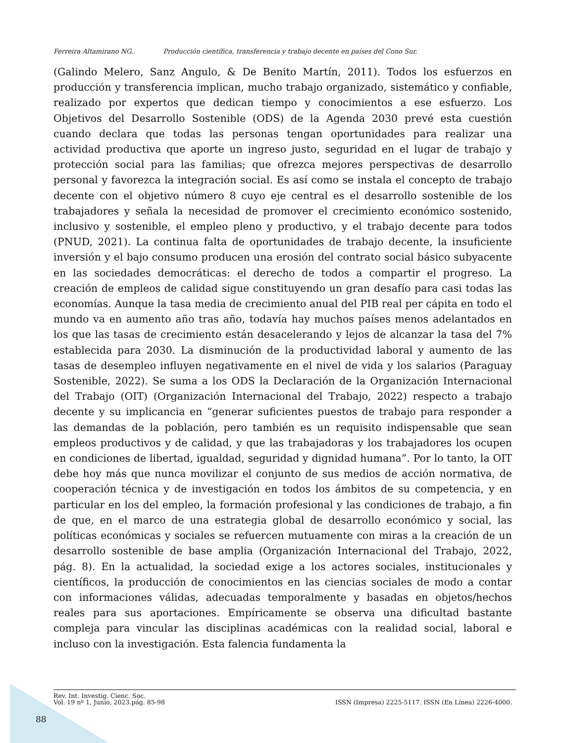Ferreira Altamirano NG.. Producción científica, transferencia y trabajo decente en países del Cono Sur.
(Galindo Melero, Sanz Angulo, & De Benito Martín, 2011). Todos los esfuerzos en producción y transferencia implican, mucho trabajo organizado, sistemático y confiable, realizado por expertos que dedican tiempo y conocimientos a ese esfuerzo. Los Objetivos del Desarrollo Sostenible (ODS) de la Agenda 2030 prevé esta cuestión cuando declara que todas las personas tengan oportunidades para realizar una actividad productiva que aporte un ingreso justo, seguridad en el lugar de trabajo y protección social para las familias; que ofrezca mejores perspectivas de desarrollo personal y favorezca la integración social. Es así como se instala el concepto de trabajo decente con el objetivo número 8 cuyo eje central es el desarrollo sostenible de los trabajadores y señala la necesidad de promover el crecimiento económico sostenido, inclusivo y sostenible, el empleo pleno y productivo, y el trabajo decente para todos (PNUD, 2021). La continua falta de oportunidades de trabajo decente, la insuficiente inversión y el bajo consumo producen una erosión del contrato social básico subyacente en las sociedades democráticas: el derecho de todos a compartir el progreso. La creación de empleos de calidad sigue constituyendo un gran desafío para casi todas las economías. Aunque la tasa media de crecimiento anual del PIB real per cápita en todo el mundo va en aumento año tras año, todavía hay muchos países menos adelantados en los que las tasas de crecimiento están desacelerando y lejos de alcanzar la tasa del 7% establecida para 2030. La disminución de la productividad laboral y aumento de las tasas de desempleo influyen negativamente en el nivel de vida y los salarios (Paraguay Sostenible, 2022). Se suma a los ODS la Declaración de la Organización Internacional del Trabajo (OIT) (Organización Internacional del Trabajo, 2022) respecto a trabajo decente y su implicancia en “generar suficientes puestos de trabajo para responder a las demandas de la población, pero también es un requisito indispensable que sean empleos productivos y de calidad, y que las trabajadoras y los trabajadores los ocupen en condiciones de libertad, igualdad, seguridad y dignidad humana”. Por lo tanto, la OIT debe hoy más que nunca movilizar el conjunto de sus medios de acción normativa, de cooperación técnica y de investigación en todos los ámbitos de su competencia, y en particular en los del empleo, la formación profesional y las condiciones de trabajo, a fin de que, en el marco de una estrategia global de desarrollo económico y social, las políticas económicas y sociales se refuercen mutuamente con miras a la creación de un desarrollo sostenible de base amplia (Organización Internacional del Trabajo, 2022, pág. 8). En la actualidad, la sociedad exige a los actores sociales, institucionales y científicos, la producción de conocimientos en las ciencias sociales de modo a contar con informaciones válidas, adecuadas temporalmente y basadas en objetos/hechos reales para sus aportaciones. Empíricamente se observa una dificultad bastante compleja para vincular las disciplinas académicas con la realidad social, laboral e incluso con la investigación. Esta falencia fundamenta la
Rev. Int. Investig. Cienc. Soc.
Vol. 19 nº 1, Junio, 2023.pág. 85-98
ISSN (Impresa) 2225-5117. ISSN (En Línea) 2226-4000.
88